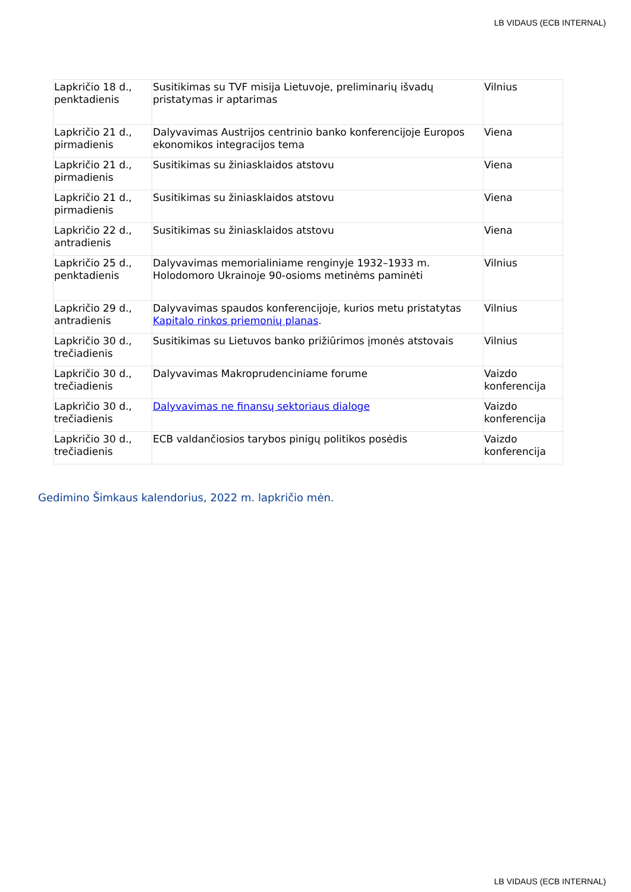LB VIDAUS (ECB INTERNAL)
| Lapkričio 18 d., penktadienis | Susitikimas su TVF misija Lietuvoje, preliminarių išvadų pristatymas ir aptarimas | Vilnius |
| Lapkričio 21 d., pirmadienis | Dalyvavimas Austrijos centrinio banko konferencijoje Europos ekonomikos integracijos tema | Viena |
| Lapkričio 21 d., pirmadienis | Susitikimas su žiniasklaidos atstovu | Viena |
| Lapkričio 21 d., pirmadienis | Susitikimas su žiniasklaidos atstovu | Viena |
| Lapkričio 22 d., antradienis | Susitikimas su žiniasklaidos atstovu | Viena |
| Lapkričio 25 d., penktadienis | Dalyvavimas memorialiniame renginyje 1932–1933 m. Holodomoro Ukrainoje 90-osioms metinėms paminėti | Vilnius |
| Lapkričio 29 d., antradienis | Dalyvavimas spaudos konferencijoje, kurios metu pristatytas Kapitalo rinkos priemonių planas . | Vilnius |
| Lapkričio 30 d., trečiadienis | Susitikimas su Lietuvos banko prižiūrimos įmonės atstovais | Vilnius |
| Lapkričio 30 d., trečiadienis | Dalyvavimas Makroprudenciniame forume | Vaizdo konferencija |
| Lapkričio 30 d., trečiadienis | Dalyvavimas ne finansų sektoriaus dialoge | Vaizdo konferencija |
| Lapkričio 30 d., trečiadienis | ECB valdančiosios tarybos pinigų politikos posėdis | Vaizdo konferencija |
Gedimino Šimkaus kalendorius, 2022 m. lapkričio mėn.
LB VIDAUS (ECB INTERNAL)